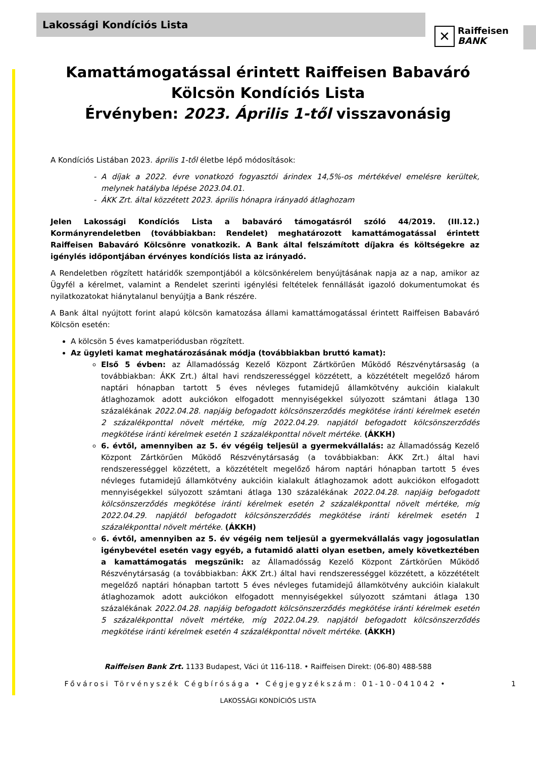Lakossági Kondíciós Lista
✕
Raiffeisen
BANK
Kamattámogatással érintett Raiffeisen Babaváró Kölcsön Kondíciós Lista
Érvényben: 2023. Április 1-től visszavonásig
A Kondíciós Listában 2023. április 1-től életbe lépő módosítások:
A díjak a 2022. évre vonatkozó fogyasztói árindex 14,5%-os mértékével emelésre kerültek, melynek hatályba lépése 2023.04.01.
ÁKK Zrt. által közzétett 2023. április hónapra irányadó átlaghozam
Jelen Lakossági Kondíciós Lista a babaváró támogatásról szóló 44/2019. (III.12.) Kormányrendeletben (továbbiakban: Rendelet) meghatározott kamattámogatással érintett Raiffeisen Babaváró Kölcsönre vonatkozik. A Bank által felszámított díjakra és költségekre az igénylés időpontjában érvényes kondíciós lista az irányadó.
A Rendeletben rögzített határidők szempontjából a kölcsönkérelem benyújtásának napja az a nap, amikor az Ügyfél a kérelmet, valamint a Rendelet szerinti igénylési feltételek fennállását igazoló dokumentumokat és nyilatkozatokat hiánytalanul benyújtja a Bank részére.
A Bank által nyújtott forint alapú kölcsön kamatozása állami kamattámogatással érintett Raiffeisen Babaváró Kölcsön esetén:
A kölcsön 5 éves kamatperiódusban rögzített.
Az ügyleti kamat meghatározásának módja (továbbiakban bruttó kamat):
Első 5 évben: az Államadósság Kezelő Központ Zártkörűen Működő Részvénytársaság (a továbbiakban: ÁKK Zrt.) által havi rendszerességgel közzétett, a közzétételt megelőző három naptári hónapban tartott 5 éves névleges futamidejű államkötvény aukcióin kialakult átlaghozamok adott aukciókon elfogadott mennyiségekkel súlyozott számtani átlaga 130 százalékának 2022.04.28. napjáig befogadott kölcsönszerződés megkötése iránti kérelmek esetén 2 százalékponttal növelt mértéke, míg 2022.04.29. napjától befogadott kölcsönszerződés megkötése iránti kérelmek esetén 1 százalékponttal növelt mértéke. (ÁKKH)
6. évtől, amennyiben az 5. év végéig teljesül a gyermekvállalás: az Államadósság Kezelő Központ Zártkörűen Működő Részvénytársaság (a továbbiakban: ÁKK Zrt.) által havi rendszerességgel közzétett, a közzétételt megelőző három naptári hónapban tartott 5 éves névleges futamidejű államkötvény aukcióin kialakult átlaghozamok adott aukciókon elfogadott mennyiségekkel súlyozott számtani átlaga 130 százalékának 2022.04.28. napjáig befogadott kölcsönszerződés megkötése iránti kérelmek esetén 2 százalékponttal növelt mértéke, míg 2022.04.29. napjától befogadott kölcsönszerződés megkötése iránti kérelmek esetén 1 százalékponttal növelt mértéke. (ÁKKH)
6. évtől, amennyiben az 5. év végéig nem teljesül a gyermekvállalás vagy jogosulatlan igénybevétel esetén vagy egyéb, a futamidő alatti olyan esetben, amely következtében a kamattámogatás megszűnik: az Államadósság Kezelő Központ Zártkörűen Működő Részvénytársaság (a továbbiakban: ÁKK Zrt.) által havi rendszerességgel közzétett, a közzétételt megelőző naptári hónapban tartott 5 éves névleges futamidejű államkötvény aukcióin kialakult átlaghozamok adott aukciókon elfogadott mennyiségekkel súlyozott számtani átlaga 130 százalékának 2022.04.28. napjáig befogadott kölcsönszerződés megkötése iránti kérelmek esetén 5 százalékponttal növelt mértéke, míg 2022.04.29. napjától befogadott kölcsönszerződés megkötése iránti kérelmek esetén 4 százalékponttal növelt mértéke. (ÁKKH)
Raiffeisen Bank Zrt. 1133 Budapest, Váci út 116-118. • Raiffeisen Direkt: (06-80) 488-588
Fővárosi Törvényszék Cégbírósága • Cégjegyzékszám: 01-10-041042 • 1
LAKOSSÁGI KONDÍCIÓS LISTA